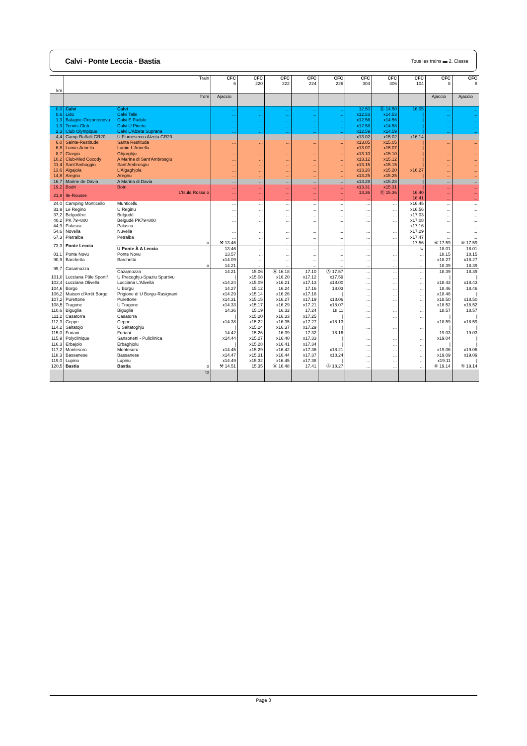Calvi - Ponte Leccia - Bastia
Tous les trains ▬ 2. Classe
| km | | Train | CFC 6 | CFC 220 | CFC 222 | CFC 224 | CFC 226 | CFC 304 | CFC 306 | CFC 104 | CFC 8 | CFC 8 |
| | | from | Ajaccio | | | | | | | | Ajaccio | Ajaccio |
| 0,0 | Calvi | Calvi | ... | ... | ... | ... | ... | 12.50 | ⑪ 14.50 | 16.05 | ... | ... |
| 0,6 | Lido | Calvi Talle | ... | ... | ... | ... | ... | x12.53 | x14.53 | / | ... | ... |
| 1,3 | Balagne-Orizontenovu | Calvi E Padule | ... | ... | ... | ... | ... | x12.56 | x14.56 | / | ... | ... |
| 1,9 | Tennis-Club | Calvi U Pinetu | ... | ... | ... | ... | ... | x12.58 | x14.58 | / | ... | ... |
| 2,3 | Club Olympique | Calvi L'Alzeta Suprana | ... | ... | ... | ... | ... | x12.59 | x14.59 | / | ... | ... |
| 4,4 | Camp-Raffalli GR20 | U Fiumeseccu Alzeta GR20 | ... | ... | ... | ... | ... | x13.02 | x15.02 | x16.14 | ... | ... |
| 6,0 | Sainte-Restitude | Santa Restituda | ... | ... | ... | ... | ... | x13.05 | x15.05 | / | ... | ... |
| 6,8 | Lumio-Arinella | Lumiu-L'Arinella | ... | ... | ... | ... | ... | x13.07 | x15.07 | / | ... | ... |
| 8,7 | Giorgio | Ghjorghju | ... | ... | ... | ... | ... | x13.10 | x15.10 | / | ... | ... |
| 10,2 | Club-Med Cocody | A Marina di Sant'Ambrosgiu | ... | ... | ... | ... | ... | x13.12 | x15.12 | / | ... | ... |
| 11,4 | Sant'Amboggio | Sant'Ambrosgiu | ... | ... | ... | ... | ... | x13.15 | x15.15 | / | ... | ... |
| 13,6 | Algajola | L'Algaghjola | ... | ... | ... | ... | ... | x13.20 | x15.20 | x16.27 | ... | ... |
| 14,8 | Aregno | Aregnu | ... | ... | ... | ... | ... | x13.25 | x15.25 | / | ... | ... |
| 16,7 | Marine de Davia | A Marina di Davia | ... | ... | ... | ... | ... | x13.28 | x15.28 | / | ... | ... |
| 19,2 | Bodri | Botri | ... | ... | ... | ... | ... | x13.31 | x15.31 | / | ... | ... |
| 21,8 | Ile-Rousse | L'Isula Rossa o | ... | ... | ... | ... | ... | 13.36 | ⑪ 15.36 | 16.40 | ... | ... |
| | | | ... | ... | ... | ... | ... | ... | ... | 16.41 | ... | ... |
| 24,0 | Camping Monticello | Munticellu | ... | ... | ... | ... | ... | ... | ... | x16.45 | ... | ... |
| 31,9 | Le Regino | U Reginu | ... | ... | ... | ... | ... | ... | ... | x16.56 | ... | ... |
| 37,2 | Belgodère | Belgudè | ... | ... | ... | ... | ... | ... | ... | x17.03 | ... | ... |
| 40,2 | PK 79+800 | Belgudè PK79+800 | ... | ... | ... | ... | ... | ... | ... | x17.08 | ... | ... |
| 44,9 | Palasca | Palasca | ... | ... | ... | ... | ... | ... | ... | x17.16 | ... | ... |
| 54,6 | Novella | Nuvella | ... | ... | ... | ... | ... | ... | ... | x17.29 | ... | ... |
| 67,3 | Pietralba | Petralba | ... | ... | ... | ... | ... | ... | ... | x17.47 | ... | ... |
| 73,3 | Ponte Leccia | o | ⚒ 13.46 | ... | ... | ... | ... | ... | ... | 17.56 | ⑥ 17.59 | ⑤ 17.59 |
| | | U Ponte À A Leccia | 13.46 | ... | ... | ... | ... | ... | ... | ↳ | 18.01 | 18.01 |
| 81,1 | Ponte Novu | Ponte Novu | 13.57 | ... | ... | ... | ... | ... | ... | ... | 18.15 | 18.15 |
| 90,9 | Barchetta | Barchetta | x14.09 | ... | ... | ... | ... | ... | ... | ... | x18.27 | x18.27 |
| 99,7 | Casamozza | o | 14.21 | ... | ... | ... | ... | ... | ... | ... | 18.39 | 18.39 |
| | | Cazamozza | 14.21 | 15.06 | Ⓐ 16.18 | 17.10 | Ⓐ 17.57 | ... | ... | ... | 18.39 | 18.39 |
| 101,0 | Lucciana Pôle Sportif | U Precoghju-Spaziu Spurtivu | / | x15.08 | x16.20 | x17.12 | x17.59 | ... | ... | ... | / | / |
| 102,4 | Lucciana Olivella | Lucciana L'Alivella | x14.24 | x15.09 | x16.21 | x17.13 | x18.00 | ... | ... | ... | x18.43 | x18.43 |
| 104,6 | Borgo | U Borgu | 14.27 | 15.12 | 16.24 | 17.16 | 18.03 | ... | ... | ... | 18.46 | 18.46 |
| 106,2 | Maison d'Arrêt Borgo | Prigione di U Borgu-Rasignani | x14.29 | x15.14 | x16.26 | x17.18 | / | ... | ... | ... | x18.48 | / |
| 107,2 | Purettone | Purettone | x14.31 | x15.15 | x16.27 | x17.19 | x18.06 | ... | ... | ... | x18.50 | x18.50 |
| 108,5 | Tragone | U Tragone | x14.33 | x15.17 | x16.29 | x17.21 | x18.07 | ... | ... | ... | x18.52 | x18.52 |
| 110,6 | Biguglia | Biguglia | 14.36 | 15.19 | 16.32 | 17.24 | 18.11 | ... | ... | ... | 18.57 | 18.57 |
| 111,2 | Casatorra | Casatorra | / | x15.20 | x16.33 | x17.25 | / | ... | ... | ... | / | / |
| 112,3 | Ceppe | Ceppe | x14.38 | x15.22 | x16.35 | x17.27 | x18.13 | ... | ... | ... | x18.59 | x18.59 |
| 114,2 | Saltatojo | U Saltatoghju | / | x15.24 | x16.37 | x17.29 | / | ... | ... | ... | / | / |
| 115,0 | Furiani | Furiani | 14.42 | 15.26 | 16.39 | 17.32 | 18.16 | ... | ... | ... | 19.03 | 19.03 |
| 115,9 | Polyclinique | Sansonetti - Puliclinica | x14.44 | x15.27 | x16.40 | x17.33 | / | ... | ... | ... | x19.04 | / |
| 116,3 | Erbajolo | Erbaghjolu | / | x15.28 | x16.41 | x17.34 | / | ... | ... | ... | / | / |
| 117,2 | Montesoro | Montesoru | x14.45 | x15.29 | x16.42 | x17.36 | x18.21 | ... | ... | ... | x19.06 | x19.06 |
| 118,3 | Bassanese | Bassanese | x14.47 | x15.31 | x16.44 | x17.37 | x18.24 | ... | ... | ... | x19.09 | x19.09 |
| 119,0 | Lupino | Lupinu | x14.49 | x15.32 | x16.45 | x17.38 | / | ... | ... | ... | x19.11 | / |
| 120,5 | Bastia | Bastia o | ⚒ 14.51 | 15.35 | Ⓐ 16.48 | 17.41 | Ⓐ 18.27 | ... | ... | ... | ⑥ 19.14 | ⑤ 19.14 |
| | | to | | | | | | | | | | |
Page 3